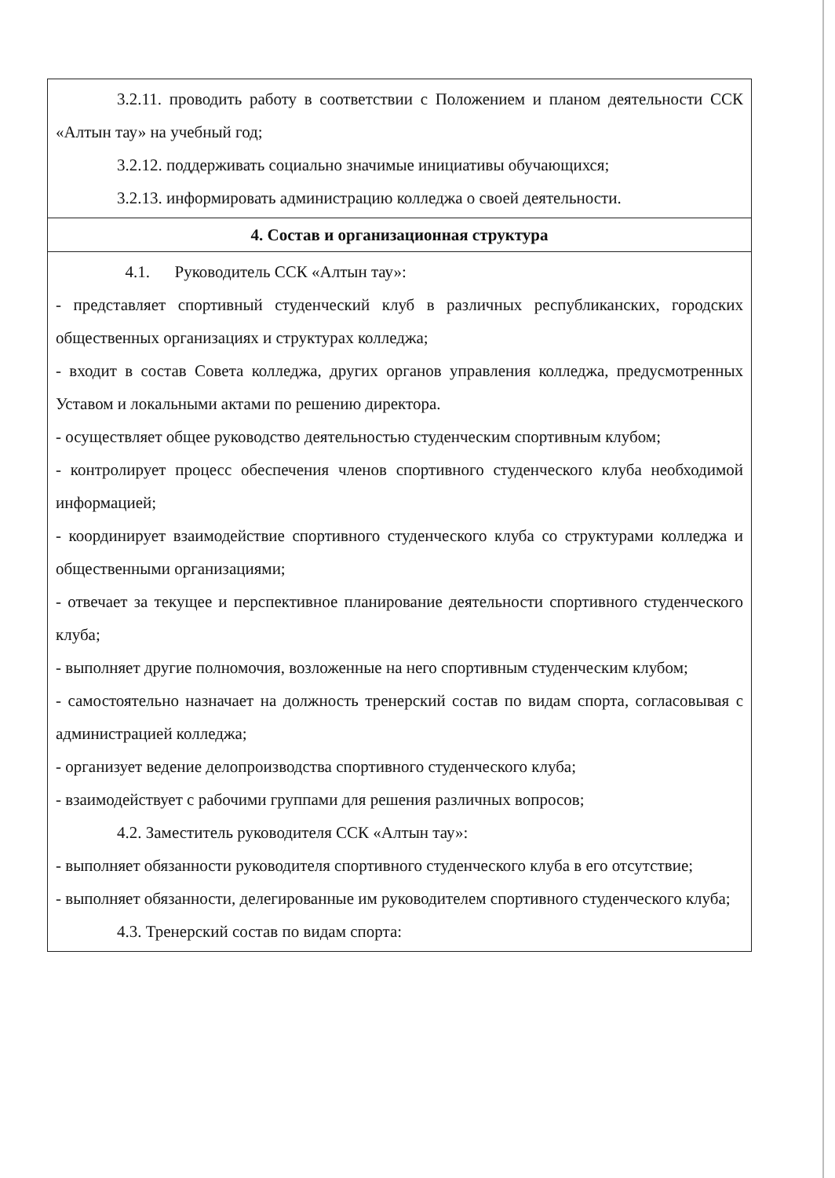| 3.2.11. проводить работу в соответствии с Положением и планом деятельности ССК «Алтын тау» на учебный год; 3.2.12. поддерживать социально значимые инициативы обучающихся; 3.2.13. информировать администрацию колледжа о своей деятельности. |
| 4. Состав и организационная структура |
| 4.1. Руководитель ССК «Алтын тау»: - представляет спортивный студенческий клуб в различных республиканских, городских общественных организациях и структурах колледжа; - входит в состав Совета колледжа, других органов управления колледжа, предусмотренных Уставом и локальными актами по решению директора. - осуществляет общее руководство деятельностью студенческим спортивным клубом; - контролирует процесс обеспечения членов спортивного студенческого клуба необходимой информацией; - координирует взаимодействие спортивного студенческого клуба со структурами колледжа и общественными организациями; - отвечает за текущее и перспективное планирование деятельности спортивного студенческого клуба; - выполняет другие полномочия, возложенные на него спортивным студенческим клубом; - самостоятельно назначает на должность тренерский состав по видам спорта, согласовывая с администрацией колледжа; - организует ведение делопроизводства спортивного студенческого клуба; - взаимодействует с рабочими группами для решения различных вопросов; 4.2. Заместитель руководителя ССК «Алтын тау»: - выполняет обязанности руководителя спортивного студенческого клуба в его отсутствие; - выполняет обязанности, делегированные им руководителем спортивного студенческого клуба; 4.3. Тренерский состав по видам спорта: |